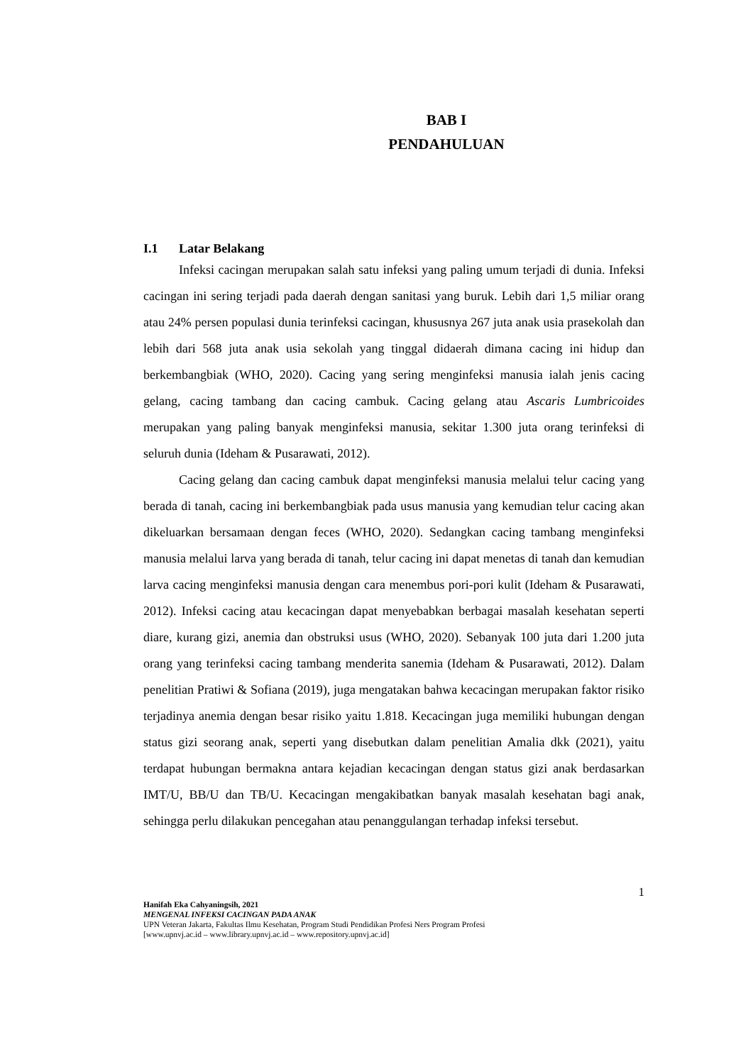BAB I
PENDAHULUAN
I.1 Latar Belakang
Infeksi cacingan merupakan salah satu infeksi yang paling umum terjadi di dunia. Infeksi cacingan ini sering terjadi pada daerah dengan sanitasi yang buruk. Lebih dari 1,5 miliar orang atau 24% persen populasi dunia terinfeksi cacingan, khususnya 267 juta anak usia prasekolah dan lebih dari 568 juta anak usia sekolah yang tinggal didaerah dimana cacing ini hidup dan berkembangbiak (WHO, 2020). Cacing yang sering menginfeksi manusia ialah jenis cacing gelang, cacing tambang dan cacing cambuk. Cacing gelang atau Ascaris Lumbricoides merupakan yang paling banyak menginfeksi manusia, sekitar 1.300 juta orang terinfeksi di seluruh dunia (Ideham & Pusarawati, 2012).
Cacing gelang dan cacing cambuk dapat menginfeksi manusia melalui telur cacing yang berada di tanah, cacing ini berkembangbiak pada usus manusia yang kemudian telur cacing akan dikeluarkan bersamaan dengan feces (WHO, 2020). Sedangkan cacing tambang menginfeksi manusia melalui larva yang berada di tanah, telur cacing ini dapat menetas di tanah dan kemudian larva cacing menginfeksi manusia dengan cara menembus pori-pori kulit (Ideham & Pusarawati, 2012). Infeksi cacing atau kecacingan dapat menyebabkan berbagai masalah kesehatan seperti diare, kurang gizi, anemia dan obstruksi usus (WHO, 2020). Sebanyak 100 juta dari 1.200 juta orang yang terinfeksi cacing tambang menderita sanemia (Ideham & Pusarawati, 2012). Dalam penelitian Pratiwi & Sofiana (2019), juga mengatakan bahwa kecacingan merupakan faktor risiko terjadinya anemia dengan besar risiko yaitu 1.818. Kecacingan juga memiliki hubungan dengan status gizi seorang anak, seperti yang disebutkan dalam penelitian Amalia dkk (2021), yaitu terdapat hubungan bermakna antara kejadian kecacingan dengan status gizi anak berdasarkan IMT/U, BB/U dan TB/U. Kecacingan mengakibatkan banyak masalah kesehatan bagi anak, sehingga perlu dilakukan pencegahan atau penanggulangan terhadap infeksi tersebut.
1
Hanifah Eka Cahyaningsih, 2021
MENGENAL INFEKSI CACINGAN PADA ANAK
UPN Veteran Jakarta, Fakultas Ilmu Kesehatan, Program Studi Pendidikan Profesi Ners Program Profesi
[www.upnvj.ac.id – www.library.upnvj.ac.id – www.repository.upnvj.ac.id]